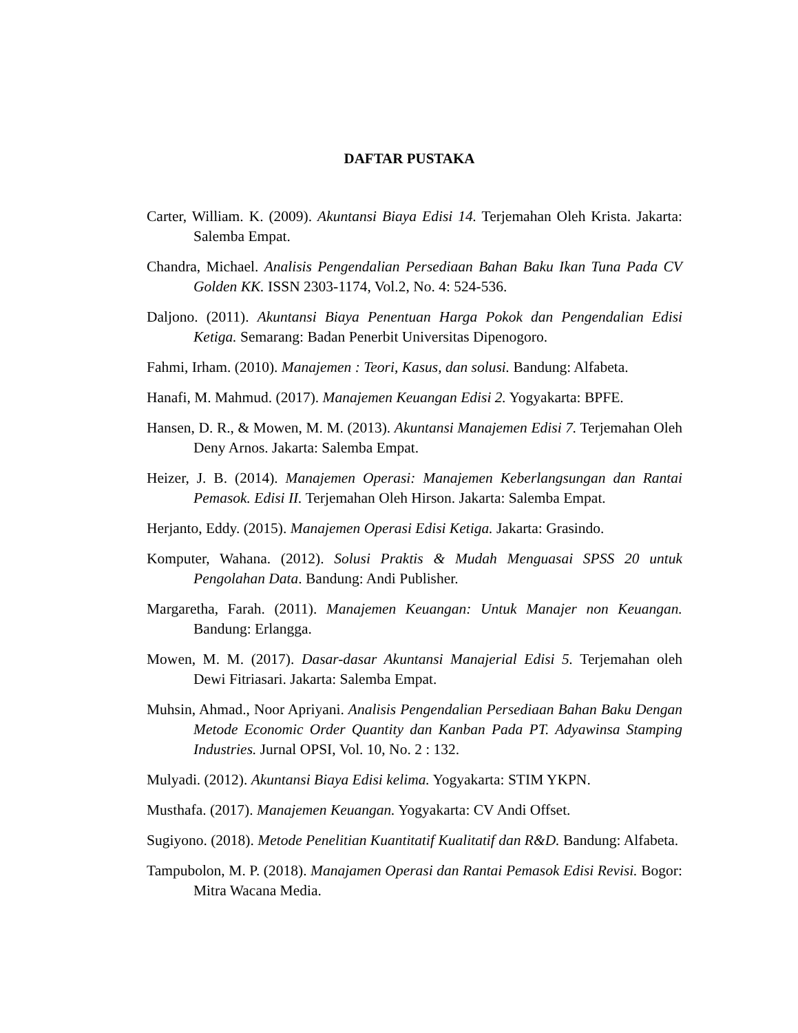DAFTAR PUSTAKA
Carter, William. K. (2009). Akuntansi Biaya Edisi 14. Terjemahan Oleh Krista. Jakarta: Salemba Empat.
Chandra, Michael. Analisis Pengendalian Persediaan Bahan Baku Ikan Tuna Pada CV Golden KK. ISSN 2303-1174, Vol.2, No. 4: 524-536.
Daljono. (2011). Akuntansi Biaya Penentuan Harga Pokok dan Pengendalian Edisi Ketiga. Semarang: Badan Penerbit Universitas Dipenogoro.
Fahmi, Irham. (2010). Manajemen : Teori, Kasus, dan solusi. Bandung: Alfabeta.
Hanafi, M. Mahmud. (2017). Manajemen Keuangan Edisi 2. Yogyakarta: BPFE.
Hansen, D. R., & Mowen, M. M. (2013). Akuntansi Manajemen Edisi 7. Terjemahan Oleh Deny Arnos. Jakarta: Salemba Empat.
Heizer, J. B. (2014). Manajemen Operasi: Manajemen Keberlangsungan dan Rantai Pemasok. Edisi II. Terjemahan Oleh Hirson. Jakarta: Salemba Empat.
Herjanto, Eddy. (2015). Manajemen Operasi Edisi Ketiga. Jakarta: Grasindo.
Komputer, Wahana. (2012). Solusi Praktis & Mudah Menguasai SPSS 20 untuk Pengolahan Data. Bandung: Andi Publisher.
Margaretha, Farah. (2011). Manajemen Keuangan: Untuk Manajer non Keuangan. Bandung: Erlangga.
Mowen, M. M. (2017). Dasar-dasar Akuntansi Manajerial Edisi 5. Terjemahan oleh Dewi Fitriasari. Jakarta: Salemba Empat.
Muhsin, Ahmad., Noor Apriyani. Analisis Pengendalian Persediaan Bahan Baku Dengan Metode Economic Order Quantity dan Kanban Pada PT. Adyawinsa Stamping Industries. Jurnal OPSI, Vol. 10, No. 2 : 132.
Mulyadi. (2012). Akuntansi Biaya Edisi kelima. Yogyakarta: STIM YKPN.
Musthafa. (2017). Manajemen Keuangan. Yogyakarta: CV Andi Offset.
Sugiyono. (2018). Metode Penelitian Kuantitatif Kualitatif dan R&D. Bandung: Alfabeta.
Tampubolon, M. P. (2018). Manajamen Operasi dan Rantai Pemasok Edisi Revisi. Bogor: Mitra Wacana Media.